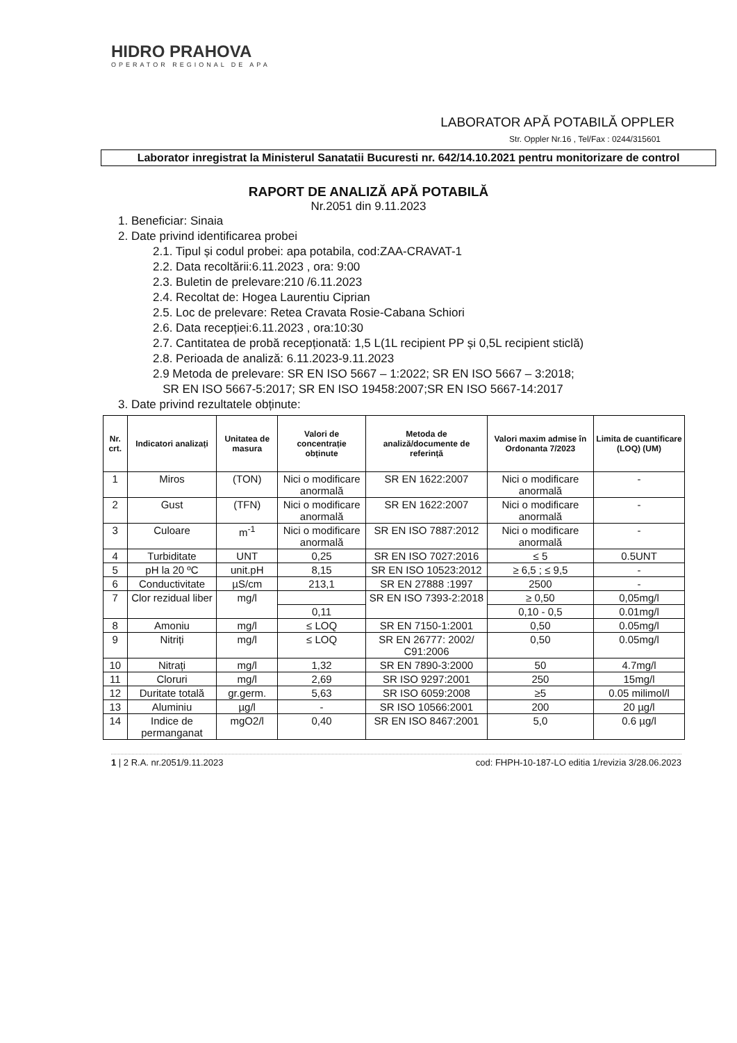HIDRO PRAHOVA
OPERATOR REGIONAL DE APA
LABORATOR APĂ POTABILĂ OPPLER
Str. Oppler Nr.16 , Tel/Fax : 0244/315601
Laborator inregistrat la Ministerul Sanatatii Bucuresti nr. 642/14.10.2021 pentru monitorizare de control
RAPORT DE ANALIZĂ APĂ POTABILĂ
Nr.2051 din 9.11.2023
1. Beneficiar: Sinaia
2. Date privind identificarea probei
2.1. Tipul și codul probei: apa potabila, cod:ZAA-CRAVAT-1
2.2. Data recoltării:6.11.2023 , ora: 9:00
2.3. Buletin de prelevare:210 /6.11.2023
2.4. Recoltat de: Hogea Laurentiu Ciprian
2.5. Loc de prelevare: Retea Cravata Rosie-Cabana Schiori
2.6. Data recepției:6.11.2023 , ora:10:30
2.7. Cantitatea de probă recepționată: 1,5 L(1L recipient PP și 0,5L recipient sticlă)
2.8. Perioada de analiză: 6.11.2023-9.11.2023
2.9 Metoda de prelevare: SR EN ISO 5667 – 1:2022; SR EN ISO 5667 – 3:2018;
SR EN ISO 5667-5:2017; SR EN ISO 19458:2007;SR EN ISO 5667-14:2017
3. Date privind rezultatele obținute:
| Nr. crt. | Indicatori analizați | Unitatea de masura | Valori de concentrație obținute | Metoda de analiză/documente de referință | Valori maxim admise în Ordonanta 7/2023 | Limita de cuantificare (LOQ) (UM) |
| --- | --- | --- | --- | --- | --- | --- |
| 1 | Miros | (TON) | Nici o modificare anormală | SR EN 1622:2007 | Nici o modificare anormală | - |
| 2 | Gust | (TFN) | Nici o modificare anormală | SR EN 1622:2007 | Nici o modificare anormală | - |
| 3 | Culoare | m<sup>-1</sup> | Nici o modificare anormală | SR EN ISO 7887:2012 | Nici o modificare anormală | - |
| 4 | Turbiditate | UNT | 0,25 | SR EN ISO 7027:2016 | ≤ 5 | 0.5UNT |
| 5 | pH la 20 ºC | unit.pH | 8,15 | SR EN ISO 10523:2012 | ≥ 6,5 ; ≤ 9,5 | - |
| 6 | Conductivitate | µS/cm | 213,1 | SR EN 27888 :1997 | 2500 | - |
| 7 | Clor rezidual liber | mg/l | | SR EN ISO 7393-2:2018 | ≥ 0,50 | 0,05mg/l |
| | | | 0,11 | | 0,10 - 0,5 | 0.01mg/l |
| 8 | Amoniu | mg/l | ≤ LOQ | SR EN 7150-1:2001 | 0,50 | 0.05mg/l |
| 9 | Nitriți | mg/l | ≤ LOQ | SR EN 26777: 2002/ C91:2006 | 0,50 | 0.05mg/l |
| 10 | Nitrați | mg/l | 1,32 | SR EN 7890-3:2000 | 50 | 4.7mg/l |
| 11 | Cloruri | mg/l | 2,69 | SR ISO 9297:2001 | 250 | 15mg/l |
| 12 | Duritate totală | gr.germ. | 5,63 | SR ISO 6059:2008 | ≥5 | 0.05 milimol/l |
| 13 | Aluminiu | µg/l | - | SR ISO 10566:2001 | 200 | 20 µg/l |
| 14 | Indice de permanganat | mgO2/l | 0,40 | SR EN ISO 8467:2001 | 5,0 | 0.6 µg/l |
1 | 2 R.A. nr.2051/9.11.2023 cod: FHPH-10-187-LO editia 1/revizia 3/28.06.2023